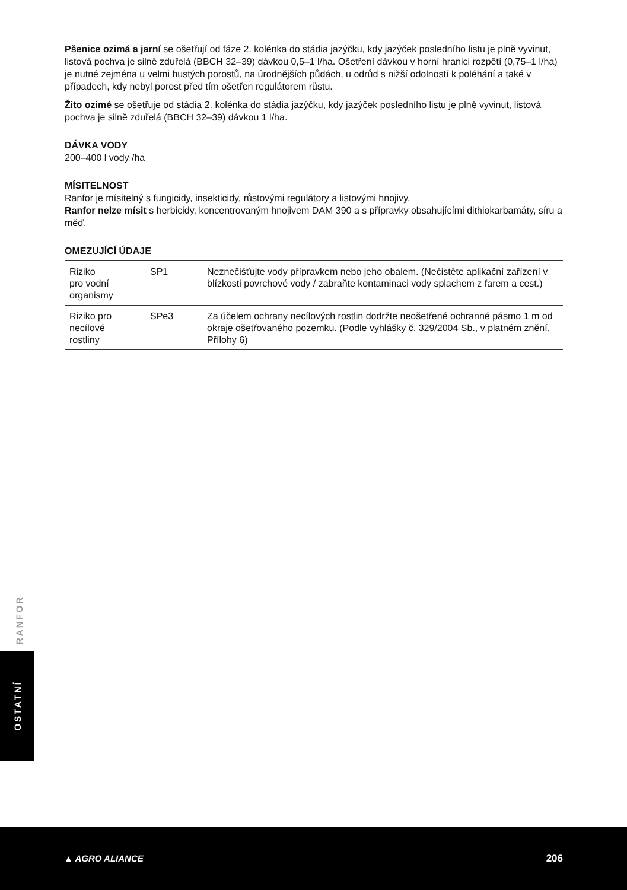Pšenice ozimá a jarní se ošetřují od fáze 2. kolénka do stádia jazýčku, kdy jazýček posledního listu je plně vyvinut, listová pochva je silně zduřelá (BBCH 32–39) dávkou 0,5–1 l/ha. Ošetření dávkou v horní hranici rozpětí (0,75–1 l/ha) je nutné zejména u velmi hustých porostů, na úrodnějších půdách, u odrůd s nižší odolností k poléhání a také v případech, kdy nebyl porost před tím ošetřen regulátorem růstu.
Žito ozimé se ošetřuje od stádia 2. kolénka do stádia jazýčku, kdy jazýček posledního listu je plně vyvinut, listová pochva je silně zduřelá (BBCH 32–39) dávkou 1 l/ha.
DÁVKA VODY
200–400 l vody /ha
MÍSITELNOST
Ranfor je mísitelný s fungicidy, insekticidy, růstovými regulátory a listovými hnojivy.
Ranfor nelze mísit s herbicidy, koncentrovaným hnojivem DAM 390 a s přípravky obsahujícími dithiokarbamáty, síru a měď.
OMEZUJÍCÍ ÚDAJE
| Riziko pro vodní organismy | SP1 | Neznečišťujte vody přípravkem nebo jeho obalem. (Nečistěte aplikační zařízení v blízkosti povrchové vody / zabraňte kontaminaci vody splachem z farem a cest.) |
| Riziko pro necílové rostliny | SPe3 | Za účelem ochrany necílových rostlin dodržte neošetřené ochranné pásmo 1 m od okraje ošetřovaného pozemku. (Podle vyhlášky č. 329/2004 Sb., v platném znění, Přílohy 6) |
RANFOR
OSTATNÍ
▲ AGRO ALIANCE 206